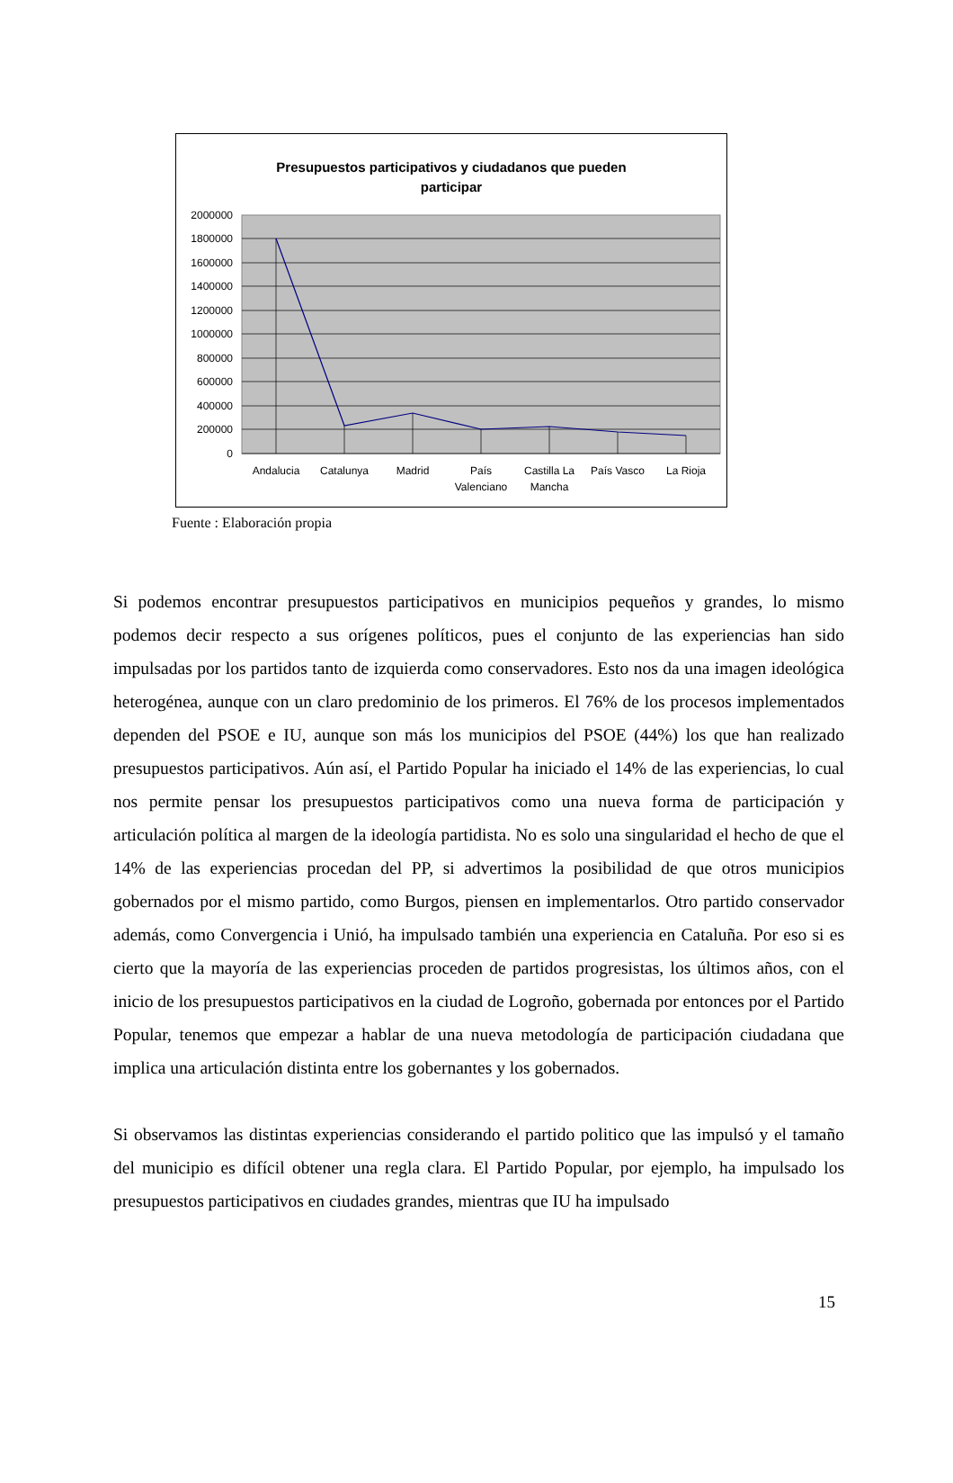Presupuestos participativos y ciudadanos que pueden
participar
2000000
1800000
1600000
1400000
1200000
1000000
800000
600000
400000
200000
0
Andalucia
Catalunya
Madrid
País
Valenciano
Castilla La
Mancha
País Vasco
La Rioja
Fuente : Elaboración propia
Si podemos encontrar presupuestos participativos en municipios pequeños y grandes, lo mismo podemos decir respecto a sus orígenes políticos, pues el conjunto de las experiencias han sido impulsadas por los partidos tanto de izquierda como conservadores. Esto nos da una imagen ideológica heterogénea, aunque con un claro predominio de los primeros. El 76% de los procesos implementados dependen del PSOE e IU, aunque son más los municipios del PSOE (44%) los que han realizado presupuestos participativos. Aún así, el Partido Popular ha iniciado el 14% de las experiencias, lo cual nos permite pensar los presupuestos participativos como una nueva forma de participación y articulación política al margen de la ideología partidista. No es solo una singularidad el hecho de que el 14% de las experiencias procedan del PP, si advertimos la posibilidad de que otros municipios gobernados por el mismo partido, como Burgos, piensen en implementarlos. Otro partido conservador además, como Convergencia i Unió, ha impulsado también una experiencia en Cataluña. Por eso si es cierto que la mayoría de las experiencias proceden de partidos progresistas, los últimos años, con el inicio de los presupuestos participativos en la ciudad de Logroño, gobernada por entonces por el Partido Popular, tenemos que empezar a hablar de una nueva metodología de participación ciudadana que implica una articulación distinta entre los gobernantes y los gobernados.
Si observamos las distintas experiencias considerando el partido politico que las impulsó y el tamaño del municipio es difícil obtener una regla clara. El Partido Popular, por ejemplo, ha impulsado los presupuestos participativos en ciudades grandes, mientras que IU ha impulsado
15